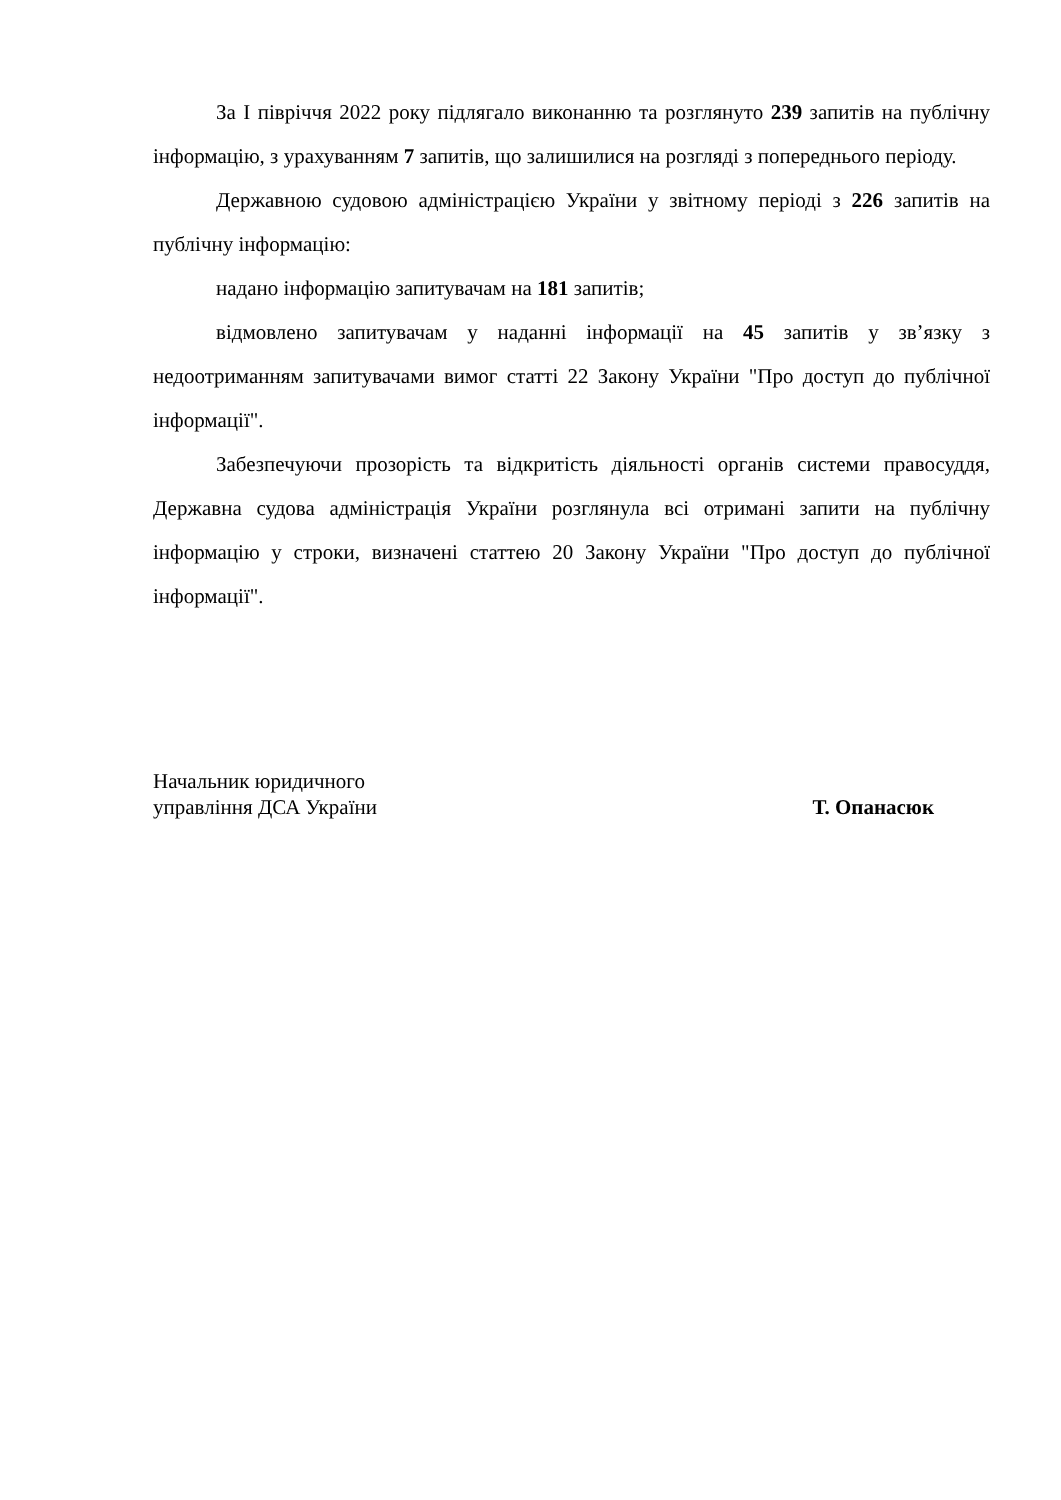За І півріччя 2022 року підлягало виконанню та розглянуто 239 запитів на публічну інформацію, з урахуванням 7 запитів, що залишилися на розгляді з попереднього періоду.
Державною судовою адміністрацією України у звітному періоді з 226 запитів на публічну інформацію:
надано інформацію запитувачам на 181 запитів;
відмовлено запитувачам у наданні інформації на 45 запитів у зв’язку з недоотриманням запитувачами вимог статті 22 Закону України "Про доступ до публічної інформації".
Забезпечуючи прозорість та відкритість діяльності органів системи правосуддя, Державна судова адміністрація України розглянула всі отримані запити на публічну інформацію у строки, визначені статтею 20 Закону України "Про доступ до публічної інформації".
Начальник юридичного
управління ДСА України
Т. Опанасюк